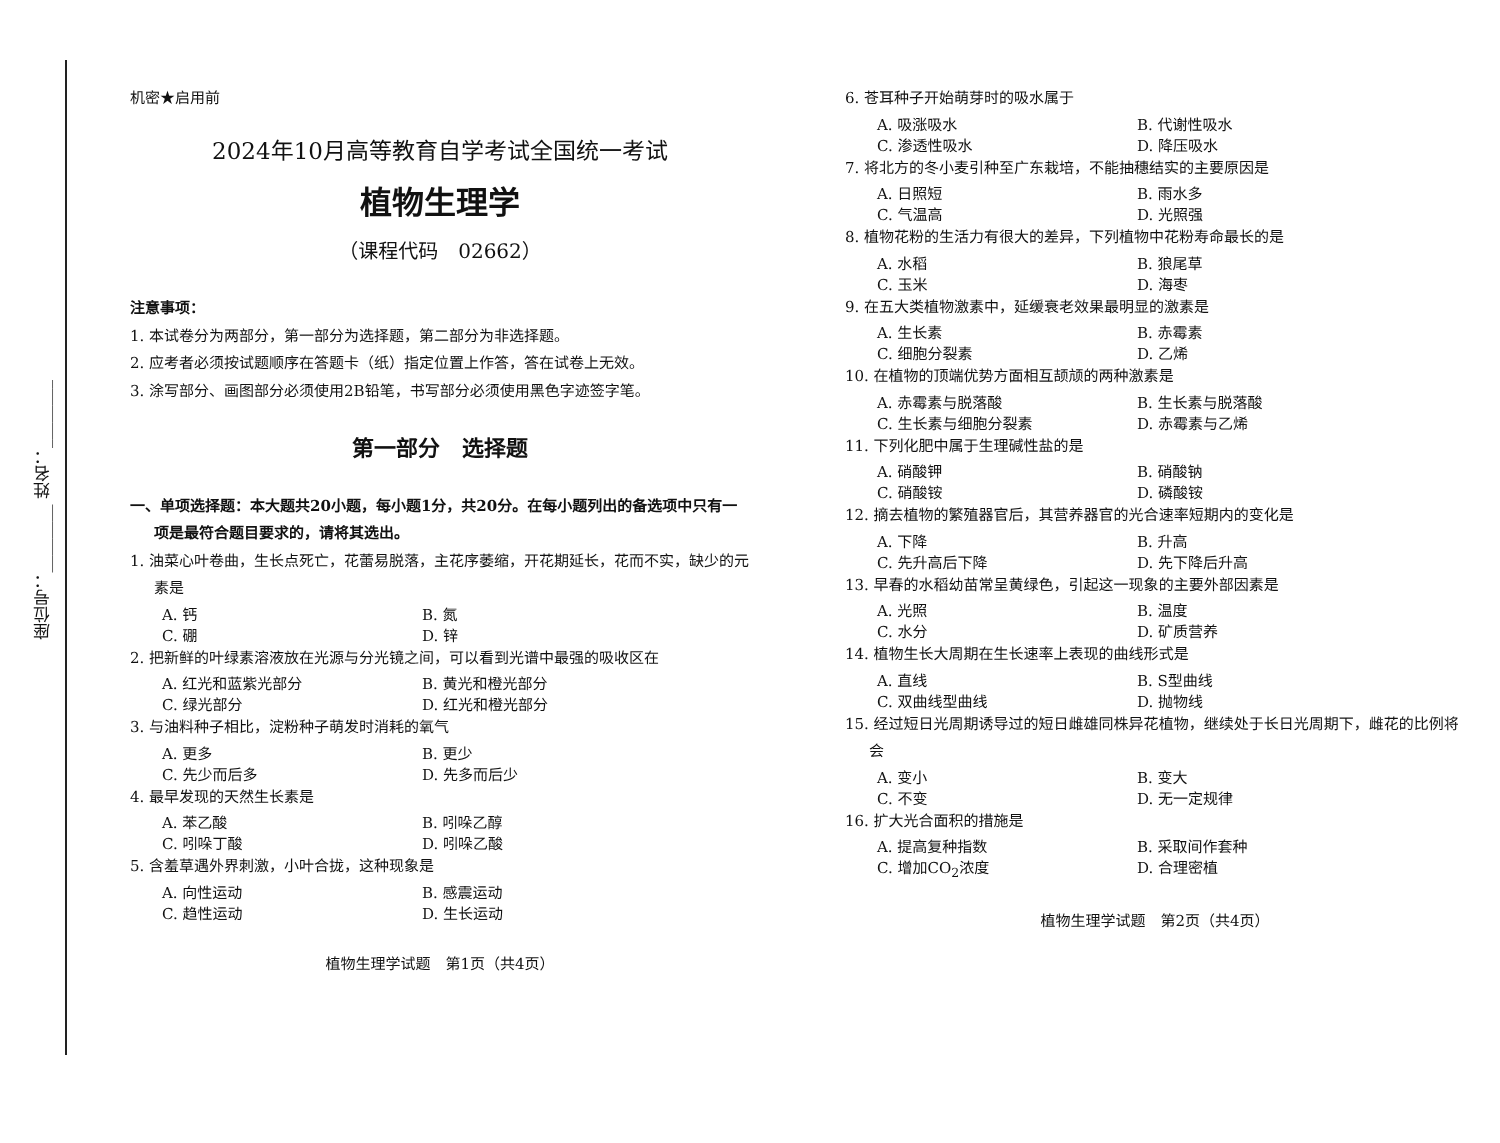座位号：________ 姓名：________
机密★启用前
2024年10月高等教育自学考试全国统一考试
植物生理学
（课程代码　02662）
注意事项：
1. 本试卷分为两部分，第一部分为选择题，第二部分为非选择题。
2. 应考者必须按试题顺序在答题卡（纸）指定位置上作答，答在试卷上无效。
3. 涂写部分、画图部分必须使用2B铅笔，书写部分必须使用黑色字迹签字笔。
第一部分　选择题
一、单项选择题：本大题共20小题，每小题1分，共20分。在每小题列出的备选项中只有一项是最符合题目要求的，请将其选出。
1. 油菜心叶卷曲，生长点死亡，花蕾易脱落，主花序萎缩，开花期延长，花而不实，缺少的元素是
A. 钙 B. 氮
C. 硼 D. 锌
2. 把新鲜的叶绿素溶液放在光源与分光镜之间，可以看到光谱中最强的吸收区在
A. 红光和蓝紫光部分 B. 黄光和橙光部分
C. 绿光部分 D. 红光和橙光部分
3. 与油料种子相比，淀粉种子萌发时消耗的氧气
A. 更多 B. 更少
C. 先少而后多 D. 先多而后少
4. 最早发现的天然生长素是
A. 苯乙酸 B. 吲哚乙醇
C. 吲哚丁酸 D. 吲哚乙酸
5. 含羞草遇外界刺激，小叶合拢，这种现象是
A. 向性运动 B. 感震运动
C. 趋性运动 D. 生长运动
植物生理学试题　第1页（共4页）
6. 苍耳种子开始萌芽时的吸水属于
A. 吸涨吸水 B. 代谢性吸水
C. 渗透性吸水 D. 降压吸水
7. 将北方的冬小麦引种至广东栽培，不能抽穗结实的主要原因是
A. 日照短 B. 雨水多
C. 气温高 D. 光照强
8. 植物花粉的生活力有很大的差异，下列植物中花粉寿命最长的是
A. 水稻 B. 狼尾草
C. 玉米 D. 海枣
9. 在五大类植物激素中，延缓衰老效果最明显的激素是
A. 生长素 B. 赤霉素
C. 细胞分裂素 D. 乙烯
10. 在植物的顶端优势方面相互颉颃的两种激素是
A. 赤霉素与脱落酸 B. 生长素与脱落酸
C. 生长素与细胞分裂素 D. 赤霉素与乙烯
11. 下列化肥中属于生理碱性盐的是
A. 硝酸钾 B. 硝酸钠
C. 硝酸铵 D. 磷酸铵
12. 摘去植物的繁殖器官后，其营养器官的光合速率短期内的变化是
A. 下降 B. 升高
C. 先升高后下降 D. 先下降后升高
13. 早春的水稻幼苗常呈黄绿色，引起这一现象的主要外部因素是
A. 光照 B. 温度
C. 水分 D. 矿质营养
14. 植物生长大周期在生长速率上表现的曲线形式是
A. 直线 B. S型曲线
C. 双曲线型曲线 D. 抛物线
15. 经过短日光周期诱导过的短日雌雄同株异花植物，继续处于长日光周期下，雌花的比例将会
A. 变小 B. 变大
C. 不变 D. 无一定规律
16. 扩大光合面积的措施是
A. 提高复种指数 B. 采取间作套种
C. 增加CO<sub>2</sub>浓度 D. 合理密植
植物生理学试题　第2页（共4页）